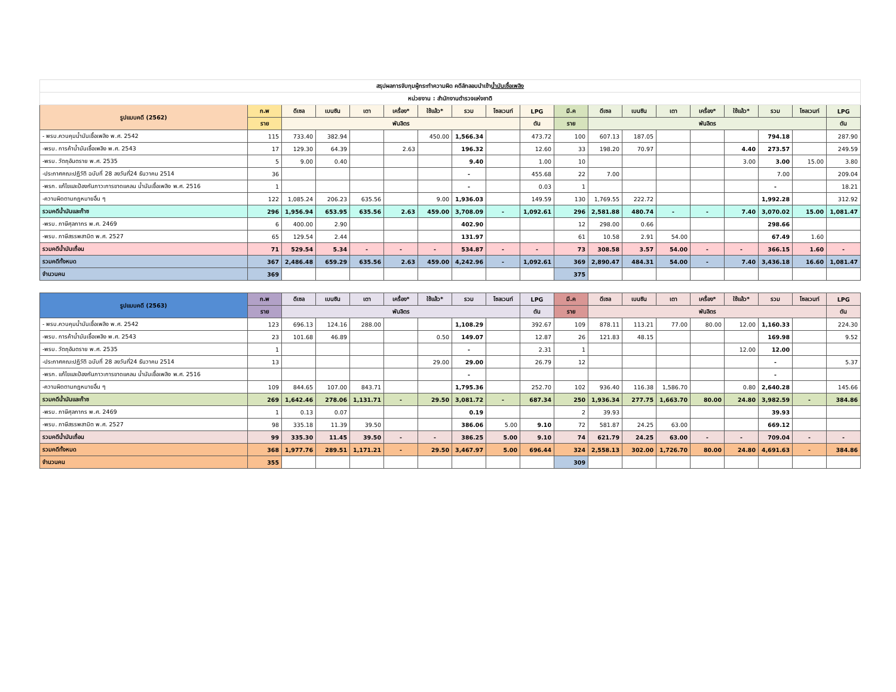| สรุปผลการจับกุมผู้กระทำความผิด คดีลักลอบนำเข้า น้ำมันเชื้อเพลิง | | | | | | | | | | | | | | | | | | |
| หน่วยงาน : สำนักงานตำรวจแห่งชาติ | | | | | | | | | | | | | | | | | | |
| รูปแบบคดี (2562) | ก.พ | ดีเซล | เบนซิน | เตา | เครื่อง* | ใช้แล้ว* | รวม | โซลเวนท์ | LPG | มี.ค | ดีเซล | เบนซิน | เตา | เครื่อง* | ใช้แล้ว* | รวม | โซลเวนท์ | LPG |
| | ราย | พันลิตร | | | | | | | ตัน | ราย | พันลิตร | | | | | | | ตัน |
| - พรบ.ควบคุมน้ำมันเชื้อเพลิง พ.ศ. 2542 | 115 | 733.40 | 382.94 | | | 450.00 | 1,566.34 | | 473.72 | 100 | 607.13 | 187.05 | | | | 794.18 | | 287.90 |
| -พรบ. การค้าน้ำมันเชื้อเพลิง พ.ศ. 2543 | 17 | 129.30 | 64.39 | | 2.63 | | 196.32 | | 12.60 | 33 | 198.20 | 70.97 | | | 4.40 | 273.57 | | 249.59 |
| -พรบ. วัตถุอันตราย พ.ศ. 2535 | 5 | 9.00 | 0.40 | | | | 9.40 | | 1.00 | 10 | | | | | 3.00 | 3.00 | 15.00 | 3.80 |
| -ประกาศคณะปฏิวัติ ฉบับที่ 28 ลงวันที่24 ธันวาคม 2514 | 36 | | | | | | - | | 455.68 | 22 | 7.00 | | | | | 7.00 | | 209.04 |
| -พรก. แก้ไขและป้องกันภาวะการขาดแคลน น้ำมันเชื้อเพลิง พ.ศ. 2516 | 1 | | | | | | - | | 0.03 | 1 | | | | | | - | | 18.21 |
| -ความผิดตามกฎหมายอื่น ๆ | 122 | 1,085.24 | 206.23 | 635.56 | | 9.00 | 1,936.03 | | 149.59 | 130 | 1,769.55 | 222.72 | | | | 1,992.28 | | 312.92 |
| รวมคดีน้ำมันและก๊าซ | 296 | 1,956.94 | 653.95 | 635.56 | 2.63 | 459.00 | 3,708.09 | - | 1,092.61 | 296 | 2,581.88 | 480.74 | - | - | 7.40 | 3,070.02 | 15.00 | 1,081.47 |
| -พรบ. ภาษีศุลกากร พ.ศ. 2469 | 6 | 400.00 | 2.90 | | | | 402.90 | | | 12 | 298.00 | 0.66 | | | | 298.66 | | |
| -พรบ. ภาษีสรรพสามิต พ.ศ. 2527 | 65 | 129.54 | 2.44 | | | | 131.97 | | | 61 | 10.58 | 2.91 | 54.00 | | | 67.49 | 1.60 | |
| รวมคดีน้ำมันเถื่อน | 71 | 529.54 | 5.34 | - | - | - | 534.87 | - | - | 73 | 308.58 | 3.57 | 54.00 | - | - | 366.15 | 1.60 | - |
| รวมคดีทั้งหมด | 367 | 2,486.48 | 659.29 | 635.56 | 2.63 | 459.00 | 4,242.96 | - | 1,092.61 | 369 | 2,890.47 | 484.31 | 54.00 | - | 7.40 | 3,436.18 | 16.60 | 1,081.47 |
| จำนวนคน | 369 | | | | | | | | | 375 | | | | | | | | |
| รูปแบบคดี (2563) | ก.พ | ดีเซล | เบนซิน | เตา | เครื่อง* | ใช้แล้ว* | รวม | โซลเวนท์ | LPG | มี.ค | ดีเซล | เบนซิน | เตา | เครื่อง* | ใช้แล้ว* | รวม | โซลเวนท์ | LPG |
| | ราย | พันลิตร | | | | | | | ตัน | ราย | พันลิตร | | | | | | | ตัน |
| - พรบ.ควบคุมน้ำมันเชื้อเพลิง พ.ศ. 2542 | 123 | 696.13 | 124.16 | 288.00 | | | 1,108.29 | | 392.67 | 109 | 878.11 | 113.21 | 77.00 | 80.00 | 12.00 | 1,160.33 | | 224.30 |
| -พรบ. การค้าน้ำมันเชื้อเพลิง พ.ศ. 2543 | 23 | 101.68 | 46.89 | | | 0.50 | 149.07 | | 12.87 | 26 | 121.83 | 48.15 | | | | 169.98 | | 9.52 |
| -พรบ. วัตถุอันตราย พ.ศ. 2535 | 1 | | | | | | - | | 2.31 | 1 | | | | | 12.00 | 12.00 | | |
| -ประกาศคณะปฏิวัติ ฉบับที่ 28 ลงวันที่24 ธันวาคม 2514 | 13 | | | | | 29.00 | 29.00 | | 26.79 | 12 | | | | | | - | | 5.37 |
| -พรก. แก้ไขและป้องกันภาวะการขาดแคลน น้ำมันเชื้อเพลิง พ.ศ. 2516 | | | | | | | - | | | | | | | | | - | | |
| -ความผิดตามกฎหมายอื่น ๆ | 109 | 844.65 | 107.00 | 843.71 | | | 1,795.36 | | 252.70 | 102 | 936.40 | 116.38 | 1,586.70 | | 0.80 | 2,640.28 | | 145.66 |
| รวมคดีน้ำมันและก๊าซ | 269 | 1,642.46 | 278.06 | 1,131.71 | - | 29.50 | 3,081.72 | - | 687.34 | 250 | 1,936.34 | 277.75 | 1,663.70 | 80.00 | 24.80 | 3,982.59 | - | 384.86 |
| -พรบ. ภาษีศุลกากร พ.ศ. 2469 | 1 | 0.13 | 0.07 | | | | 0.19 | | | 2 | 39.93 | | | | | 39.93 | | |
| -พรบ. ภาษีสรรพสามิต พ.ศ. 2527 | 98 | 335.18 | 11.39 | 39.50 | | | 386.06 | 5.00 | 9.10 | 72 | 581.87 | 24.25 | 63.00 | | | 669.12 | | |
| รวมคดีน้ำมันเถื่อน | 99 | 335.30 | 11.45 | 39.50 | - | - | 386.25 | 5.00 | 9.10 | 74 | 621.79 | 24.25 | 63.00 | - | - | 709.04 | - | - |
| รวมคดีทั้งหมด | 368 | 1,977.76 | 289.51 | 1,171.21 | - | 29.50 | 3,467.97 | 5.00 | 696.44 | 324 | 2,558.13 | 302.00 | 1,726.70 | 80.00 | 24.80 | 4,691.63 | - | 384.86 |
| จำนวนคน | 355 | | | | | | | | | 309 | | | | | | | | |